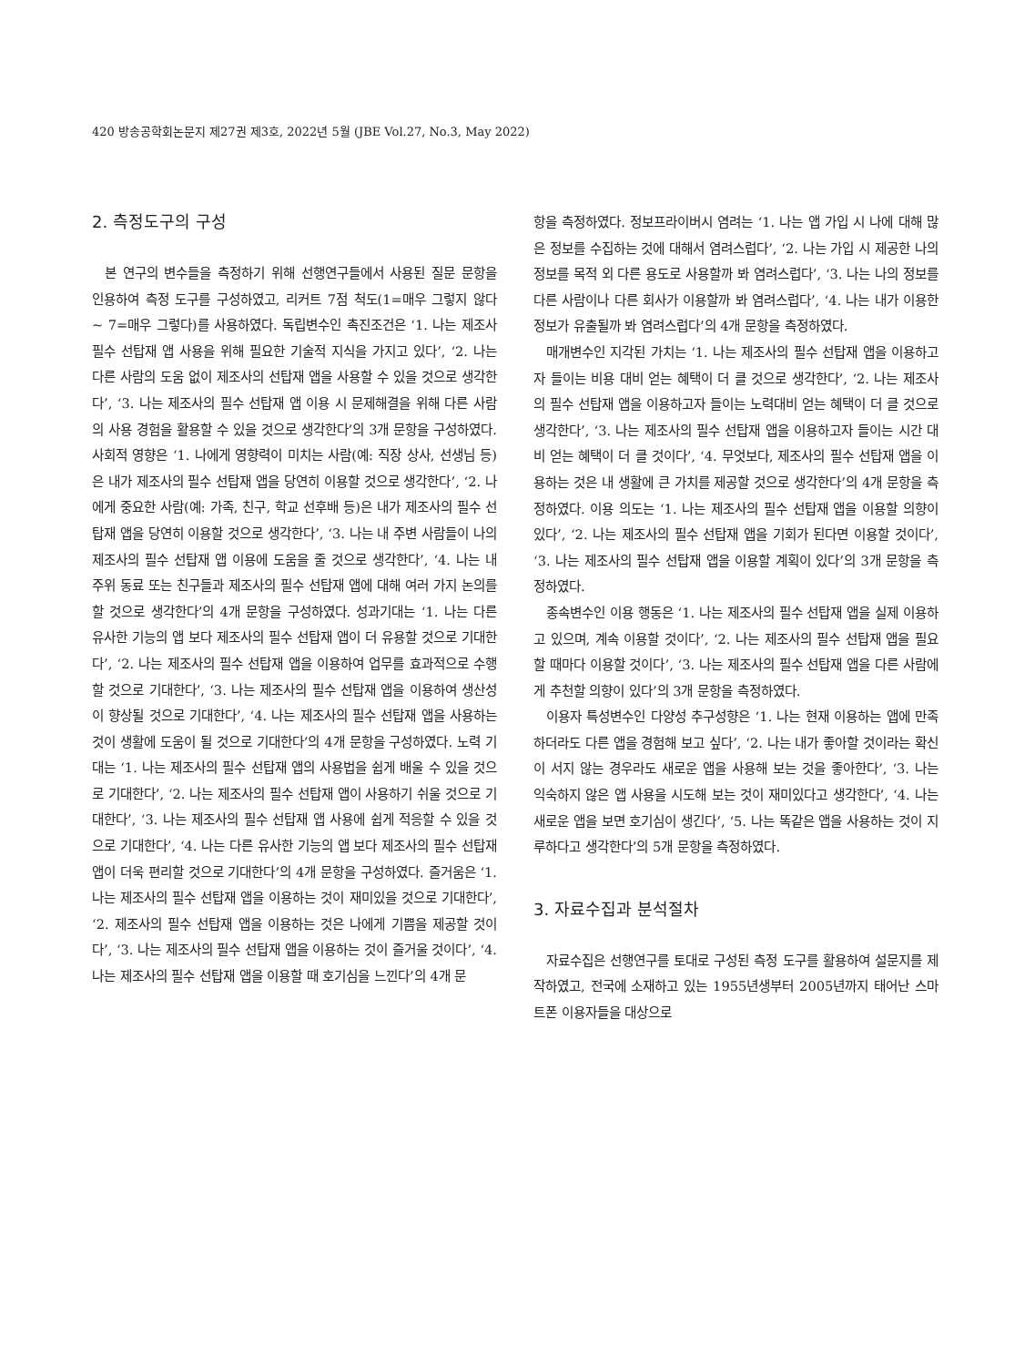420 방송공학회논문지 제27권 제3호, 2022년 5월 (JBE Vol.27, No.3, May 2022)
2. 측정도구의 구성
본 연구의 변수들을 측정하기 위해 선행연구들에서 사용된 질문 문항을 인용하여 측정 도구를 구성하였고, 리커트 7점 척도(1=매우 그렇지 않다 ~ 7=매우 그렇다)를 사용하였다. 독립변수인 촉진조건은 ‘1. 나는 제조사 필수 선탑재 앱 사용을 위해 필요한 기술적 지식을 가지고 있다’, ‘2. 나는 다른 사람의 도움 없이 제조사의 선탑재 앱을 사용할 수 있을 것으로 생각한다’, ‘3. 나는 제조사의 필수 선탑재 앱 이용 시 문제해결을 위해 다른 사람의 사용 경험을 활용할 수 있을 것으로 생각한다’의 3개 문항을 구성하였다. 사회적 영향은 ‘1. 나에게 영향력이 미치는 사람(예: 직장 상사, 선생님 등)은 내가 제조사의 필수 선탑재 앱을 당연히 이용할 것으로 생각한다’, ‘2. 나에게 중요한 사람(예: 가족, 친구, 학교 선후배 등)은 내가 제조사의 필수 선탑재 앱을 당연히 이용할 것으로 생각한다’, ‘3. 나는 내 주변 사람들이 나의 제조사의 필수 선탑재 앱 이용에 도움을 줄 것으로 생각한다’, ‘4. 나는 내 주위 동료 또는 친구들과 제조사의 필수 선탑재 앱에 대해 여러 가지 논의를 할 것으로 생각한다’의 4개 문항을 구성하였다. 성과기대는 ‘1. 나는 다른 유사한 기능의 앱 보다 제조사의 필수 선탑재 앱이 더 유용할 것으로 기대한다’, ‘2. 나는 제조사의 필수 선탑재 앱을 이용하여 업무를 효과적으로 수행할 것으로 기대한다’, ‘3. 나는 제조사의 필수 선탑재 앱을 이용하여 생산성이 향상될 것으로 기대한다’, ‘4. 나는 제조사의 필수 선탑재 앱을 사용하는 것이 생활에 도움이 될 것으로 기대한다’의 4개 문항을 구성하였다. 노력 기대는 ‘1. 나는 제조사의 필수 선탑재 앱의 사용법을 쉽게 배울 수 있을 것으로 기대한다’, ‘2. 나는 제조사의 필수 선탑재 앱이 사용하기 쉬울 것으로 기대한다’, ‘3. 나는 제조사의 필수 선탑재 앱 사용에 쉽게 적응할 수 있을 것으로 기대한다’, ‘4. 나는 다른 유사한 기능의 앱 보다 제조사의 필수 선탑재 앱이 더욱 편리할 것으로 기대한다’의 4개 문항을 구성하였다. 즐거움은 ‘1. 나는 제조사의 필수 선탑재 앱을 이용하는 것이 재미있을 것으로 기대한다’, ‘2. 제조사의 필수 선탑재 앱을 이용하는 것은 나에게 기쁨을 제공할 것이다’, ‘3. 나는 제조사의 필수 선탑재 앱을 이용하는 것이 즐거울 것이다’, ‘4. 나는 제조사의 필수 선탑재 앱을 이용할 때 호기심을 느낀다’의 4개 문
항을 측정하였다. 정보프라이버시 염려는 ‘1. 나는 앱 가입 시 나에 대해 많은 정보를 수집하는 것에 대해서 염려스럽다’, ‘2. 나는 가입 시 제공한 나의 정보를 목적 외 다른 용도로 사용할까 봐 염려스럽다’, ‘3. 나는 나의 정보를 다른 사람이나 다른 회사가 이용할까 봐 염려스럽다’, ‘4. 나는 내가 이용한 정보가 유출될까 봐 염려스럽다’의 4개 문항을 측정하였다.
매개변수인 지각된 가치는 ‘1. 나는 제조사의 필수 선탑재 앱을 이용하고자 들이는 비용 대비 얻는 혜택이 더 클 것으로 생각한다’, ‘2. 나는 제조사의 필수 선탑재 앱을 이용하고자 들이는 노력대비 얻는 혜택이 더 클 것으로 생각한다’, ‘3. 나는 제조사의 필수 선탑재 앱을 이용하고자 들이는 시간 대비 얻는 혜택이 더 클 것이다’, ‘4. 무엇보다, 제조사의 필수 선탑재 앱을 이용하는 것은 내 생활에 큰 가치를 제공할 것으로 생각한다’의 4개 문항을 측정하였다. 이용 의도는 ‘1. 나는 제조사의 필수 선탑재 앱을 이용할 의향이 있다’, ‘2. 나는 제조사의 필수 선탑재 앱을 기회가 된다면 이용할 것이다’, ‘3. 나는 제조사의 필수 선탑재 앱을 이용할 계획이 있다’의 3개 문항을 측정하였다.
종속변수인 이용 행동은 ‘1. 나는 제조사의 필수 선탑재 앱을 실제 이용하고 있으며, 계속 이용할 것이다’, ‘2. 나는 제조사의 필수 선탑재 앱을 필요할 때마다 이용할 것이다’, ‘3. 나는 제조사의 필수 선탑재 앱을 다른 사람에게 추천할 의향이 있다’의 3개 문항을 측정하였다.
이용자 특성변수인 다양성 추구성향은 ‘1. 나는 현재 이용하는 앱에 만족하더라도 다른 앱을 경험해 보고 싶다’, ‘2. 나는 내가 좋아할 것이라는 확신이 서지 않는 경우라도 새로운 앱을 사용해 보는 것을 좋아한다’, ‘3. 나는 익숙하지 않은 앱 사용을 시도해 보는 것이 재미있다고 생각한다’, ‘4. 나는 새로운 앱을 보면 호기심이 생긴다’, ‘5. 나는 똑같은 앱을 사용하는 것이 지루하다고 생각한다’의 5개 문항을 측정하였다.
3. 자료수집과 분석절차
자료수집은 선행연구를 토대로 구성된 측정 도구를 활용하여 설문지를 제작하였고, 전국에 소재하고 있는 1955년생부터 2005년까지 태어난 스마트폰 이용자들을 대상으로